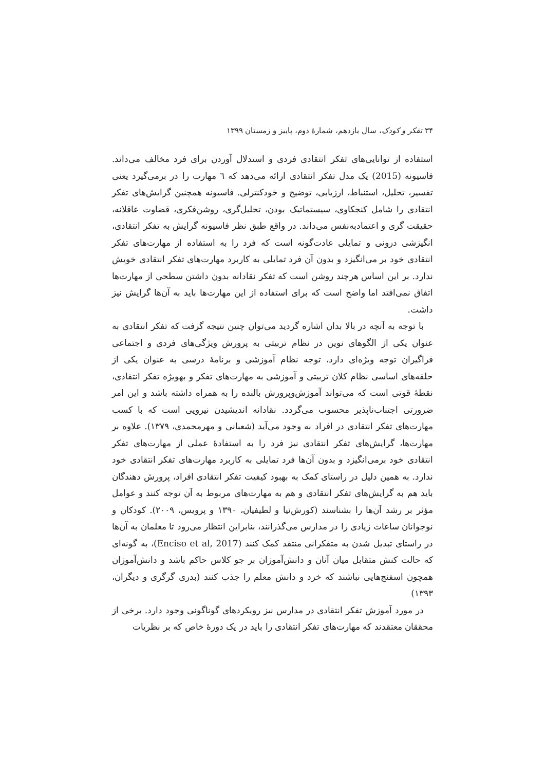۳۴ تفکر و کودک، سال یازدهم، شمارهٔ دوم، پاییز و زمستان ۱۳۹۹
استفاده از توانایی‌های تفکر انتقادی فردی و استدلال آوردن برای فرد مخالف می‌داند. فاسیونه (2015) یک مدل تفکر انتقادی ارائه می‌دهد که ٦ مهارت را در برمی‌گیرد یعنی تفسیر، تحلیل، استنباط، ارزیابی، توضیح و خودکنترلی. فاسیونه همچنین گرایش‌های تفکر انتقادی را شامل کنجکاوی، سیستماتیک بودن، تحلیل‌گری، روشن‌فکری، قضاوت عاقلانه، حقیقت گری و اعتمادبه‌نفس می‌داند. در واقع طبق نظر فاسیونه گرایش به تفکر انتقادی، انگیزشی درونی و تمایلی عادت‌گونه است که فرد را به استفاده از مهارت‌های تفکر انتقادی خود بر می‌انگیزد و بدون آن فرد تمایلی به کاربرد مهارت‌های تفکر انتقادی خویش ندارد. بر این اساس هرچند روشن است که تفکر نقادانه بدون داشتن سطحی از مهارت‌ها اتفاق نمی‌افتد اما واضح است که برای استفاده از این مهارت‌ها باید به آن‌ها گرایش نیز داشت.
با توجه به آنچه در بالا بدان اشاره گردید می‌توان چنین نتیجه گرفت که تفکر انتقادی به عنوان یکی از الگوهای نوین در نظام تربیتی به پرورش ویژگی‌های فردی و اجتماعی فراگیران توجه ویژه‌ای دارد، توجه نظام آموزشی و برنامهٔ درسی به عنوان یکی از حلقه‌های اساسی نظام کلان تربیتی و آموزشی به مهارت‌های تفکر و بهویژه تفکر انتقادی، نقطهٔ قوتی است که می‌تواند آموزش‌وپرورش بالنده را به همراه داشته باشد و این امر ضرورتی اجتناب‌ناپذیر محسوب می‌گردد. نقادانه اندیشیدن نیرویی است که با کسب مهارت‌های تفکر انتقادی در افراد به وجود می‌آید (شعبانی و مهرمحمدی، ۱۳۷۹). علاوه بر مهارت‌ها، گرایش‌های تفکر انتقادی نیز فرد را به استفادهٔ عملی از مهارت‌های تفکر انتقادی خود برمی‌انگیزد و بدون آن‌ها فرد تمایلی به کاربرد مهارت‌های تفکر انتقادی خود ندارد. به همین دلیل در راستای کمک به بهبود کیفیت تفکر انتقادی افراد، پرورش دهندگان باید هم به گرایش‌های تفکر انتقادی و هم به مهارت‌های مربوط به آن توجه کنند و عوامل مؤثر بر رشد آن‌ها را بشناسند (کورش‌نیا و لطیفیان، ۱۳۹۰ و پرویس، ۲۰۰۹). کودکان و نوجوانان ساعات زیادی را در مدارس می‌گذرانند، بنابراین انتظار می‌رود تا معلمان به آن‌ها در راستای تبدیل شدن به متفکرانی منتقد کمک کنند (Enciso et al, 2017)، به گونه‌ای که حالت کنش متقابل میان آنان و دانش‌آموزان بر جو کلاس حاکم باشد و دانش‌آموزان همچون اسفنج‌هایی نباشند که خرد و دانش معلم را جذب کنند (بدری گرگری و دیگران، ۱۳۹۳)
در مورد آموزش تفکر انتقادی در مدارس نیز رویکردهای گوناگونی وجود دارد. برخی از محققان معتقدند که مهارت‌های تفکر انتقادی را باید در یک دورهٔ خاص که بر نظریات